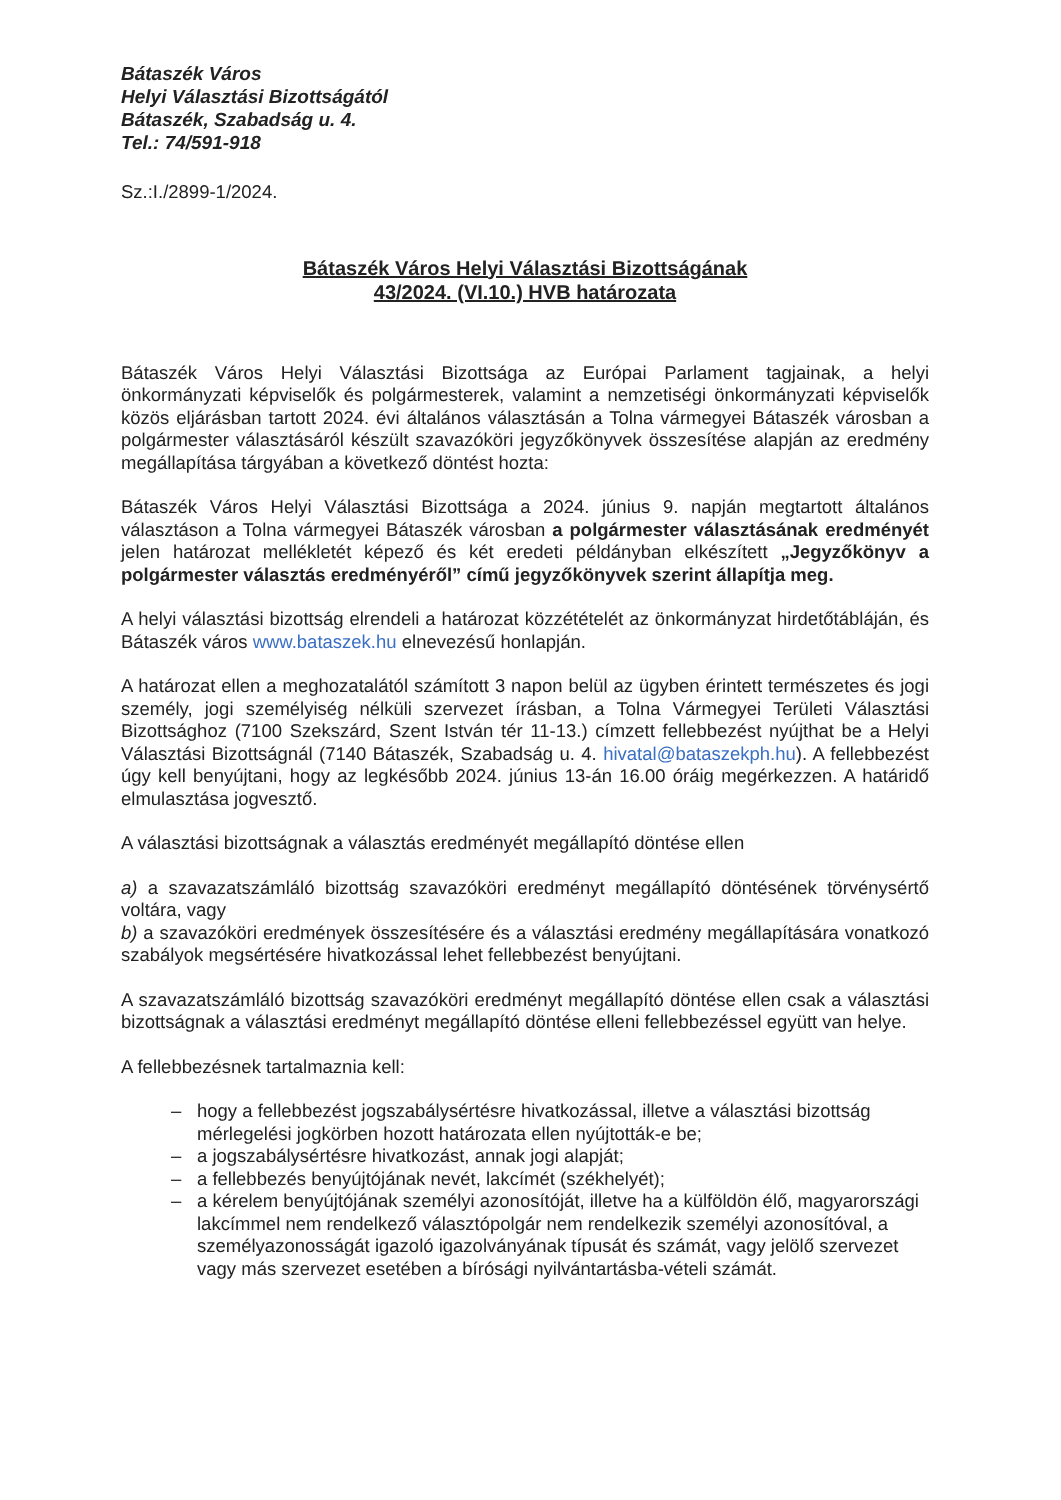Bátaszék Város
Helyi Választási Bizottságától
Bátaszék, Szabadság u. 4.
Tel.: 74/591-918
Sz.:I./2899-1/2024.
Bátaszék Város Helyi Választási Bizottságának
43/2024. (VI.10.) HVB határozata
Bátaszék Város Helyi Választási Bizottsága az Európai Parlament tagjainak, a helyi önkormányzati képviselők és polgármesterek, valamint a nemzetiségi önkormányzati képviselők közös eljárásban tartott 2024. évi általános választásán a Tolna vármegyei Bátaszék városban a polgármester választásáról készült szavazóköri jegyzőkönyvek összesítése alapján az eredmény megállapítása tárgyában a következő döntést hozta:
Bátaszék Város Helyi Választási Bizottsága a 2024. június 9. napján megtartott általános választáson a Tolna vármegyei Bátaszék városban a polgármester választásának eredményét jelen határozat mellékletét képező és két eredeti példányban elkészített „Jegyzőkönyv a polgármester választás eredményéről” című jegyzőkönyvek szerint állapítja meg.
A helyi választási bizottság elrendeli a határozat közzétételét az önkormányzat hirdetőtábláján, és Bátaszék város www.bataszek.hu elnevezésű honlapján.
A határozat ellen a meghozatalától számított 3 napon belül az ügyben érintett természetes és jogi személy, jogi személyiség nélküli szervezet írásban, a Tolna Vármegyei Területi Választási Bizottsághoz (7100 Szekszárd, Szent István tér 11-13.) címzett fellebbezést nyújthat be a Helyi Választási Bizottságnál (7140 Bátaszék, Szabadság u. 4. hivatal@bataszekph.hu). A fellebbezést úgy kell benyújtani, hogy az legkésőbb 2024. június 13-án 16.00 óráig megérkezzen. A határidő elmulasztása jogvesztő.
A választási bizottságnak a választás eredményét megállapító döntése ellen
a) a szavazatszámláló bizottság szavazóköri eredményt megállapító döntésének törvénysértő voltára, vagy
b) a szavazóköri eredmények összesítésére és a választási eredmény megállapítására vonatkozó szabályok megsértésére hivatkozással lehet fellebbezést benyújtani.
A szavazatszámláló bizottság szavazóköri eredményt megállapító döntése ellen csak a választási bizottságnak a választási eredményt megállapító döntése elleni fellebbezéssel együtt van helye.
A fellebbezésnek tartalmaznia kell:
– hogy a fellebbezést jogszabálysértésre hivatkozással, illetve a választási bizottság mérlegelési jogkörben hozott határozata ellen nyújtották-e be;
– a jogszabálysértésre hivatkozást, annak jogi alapját;
– a fellebbezés benyújtójának nevét, lakcímét (székhelyét);
– a kérelem benyújtójának személyi azonosítóját, illetve ha a külföldön élő, magyarországi lakcímmel nem rendelkező választópolgár nem rendelkezik személyi azonosítóval, a személyazonosságát igazoló igazolványának típusát és számát, vagy jelölő szervezet vagy más szervezet esetében a bírósági nyilvántartásba-vételi számát.